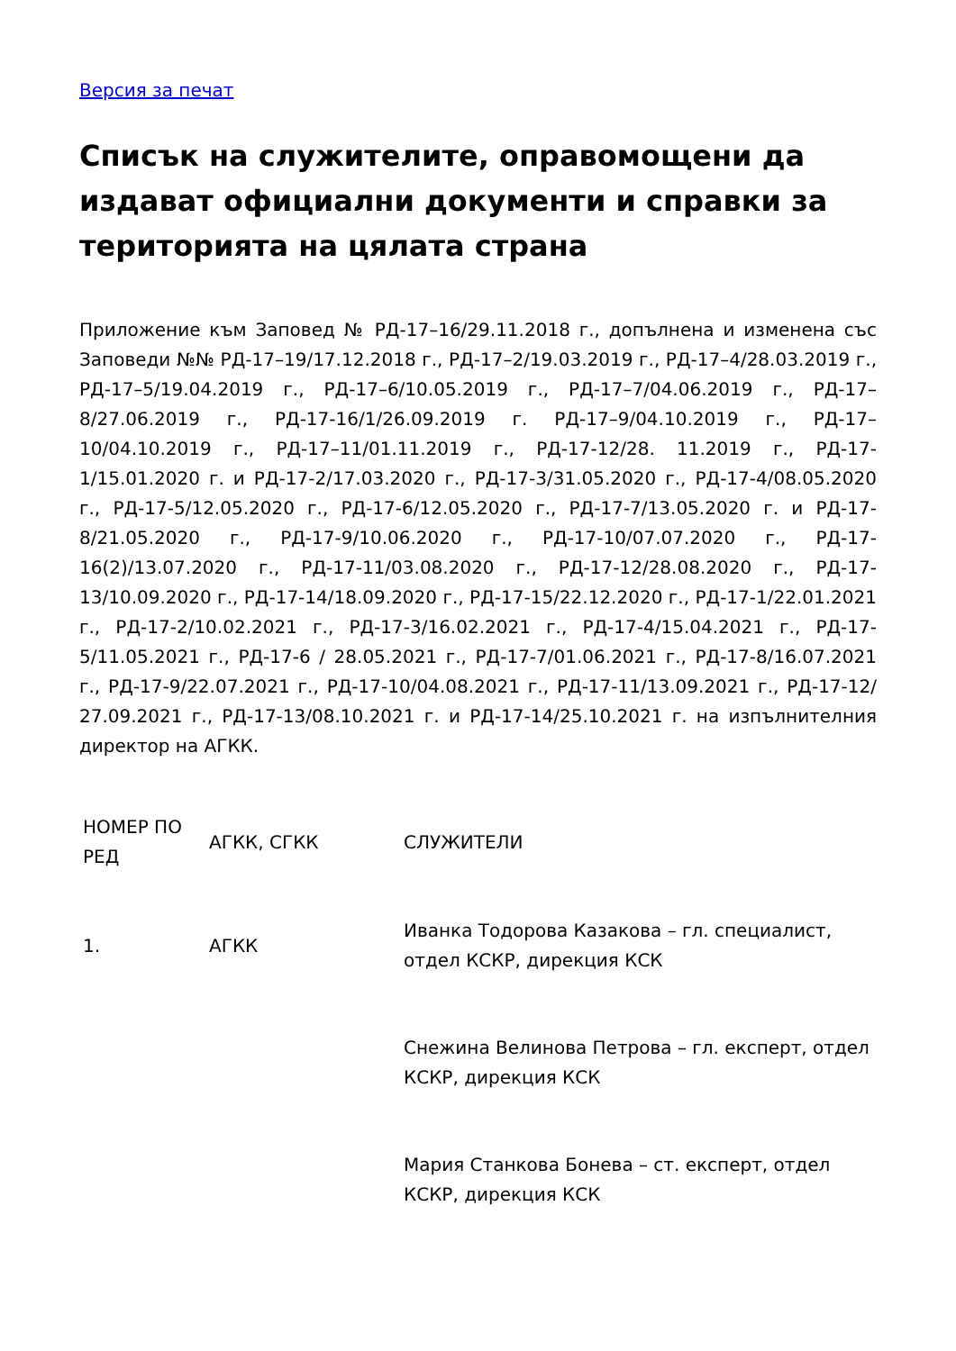Версия за печат
Списък на служителите, оправомощени да издават официални документи и справки за територията на цялата страна
Приложение към Заповед № РД-17–16/29.11.2018 г., допълнена и изменена със Заповеди №№ РД-17–19/17.12.2018 г., РД-17–2/19.03.2019 г., РД-17–4/28.03.2019 г., РД-17–5/19.04.2019 г., РД-17–6/10.05.2019 г., РД-17–7/04.06.2019 г., РД-17–8/27.06.2019 г., РД-17-16/1/26.09.2019 г. РД-17–9/04.10.2019 г., РД-17–10/04.10.2019 г., РД-17–11/01.11.2019 г., РД-17-12/28. 11.2019 г., РД-17-1/15.01.2020 г. и РД-17-2/17.03.2020 г., РД-17-3/31.05.2020 г., РД-17-4/08.05.2020 г., РД-17-5/12.05.2020 г., РД-17-6/12.05.2020 г., РД-17-7/13.05.2020 г. и РД-17-8/21.05.2020 г., РД-17-9/10.06.2020 г., РД-17-10/07.07.2020 г., РД-17-16(2)/13.07.2020 г., РД-17-11/03.08.2020 г., РД-17-12/28.08.2020 г., РД-17-13/10.09.2020 г., РД-17-14/18.09.2020 г., РД-17-15/22.12.2020 г., РД-17-1/22.01.2021 г., РД-17-2/10.02.2021 г., РД-17-3/16.02.2021 г., РД-17-4/15.04.2021 г., РД-17-5/11.05.2021 г., РД-17-6 / 28.05.2021 г., РД-17-7/01.06.2021 г., РД-17-8/16.07.2021 г., РД-17-9/22.07.2021 г., РД-17-10/04.08.2021 г., РД-17-11/13.09.2021 г., РД-17-12/ 27.09.2021 г., РД-17-13/08.10.2021 г. и РД-17-14/25.10.2021 г. на изпълнителния директор на АГКК.
| НОМЕР ПО РЕД | АГКК, СГКК | СЛУЖИТЕЛИ |
| 1. | АГКК | Иванка Тодорова Казакова – гл. специалист, отдел КСКР, дирекция КСК |
| | | Снежина Велинова Петрова – гл. експерт, отдел КСКР, дирекция КСК |
| | | Мария Станкова Бонева – ст. експерт, отдел КСКР, дирекция КСК |